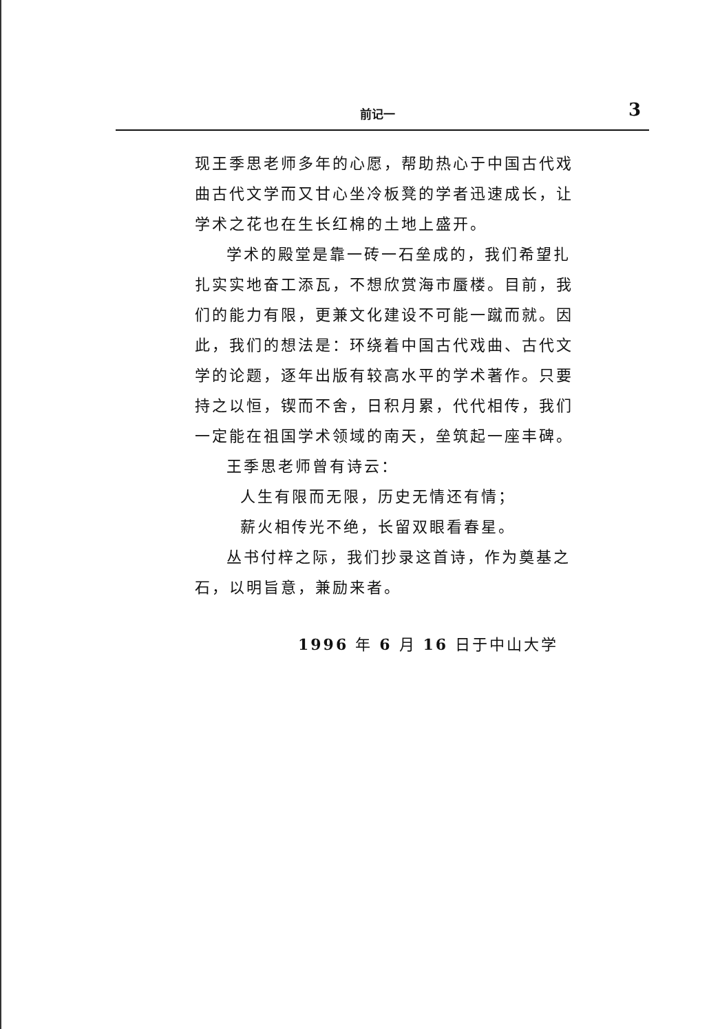前记一 3
现王季思老师多年的心愿，帮助热心于中国古代戏曲古代文学而又甘心坐冷板凳的学者迅速成长，让学术之花也在生长红棉的土地上盛开。
学术的殿堂是靠一砖一石垒成的，我们希望扎扎实实地奋工添瓦，不想欣赏海市蜃楼。目前，我们的能力有限，更兼文化建设不可能一蹴而就。因此，我们的想法是：环绕着中国古代戏曲、古代文学的论题，逐年出版有较高水平的学术著作。只要持之以恒，锲而不舍，日积月累，代代相传，我们一定能在祖国学术领域的南天，垒筑起一座丰碑。
王季思老师曾有诗云：
人生有限而无限，历史无情还有情；
薪火相传光不绝，长留双眼看春星。
丛书付梓之际，我们抄录这首诗，作为奠基之石，以明旨意，兼励来者。
1996 年 6 月 16 日于中山大学